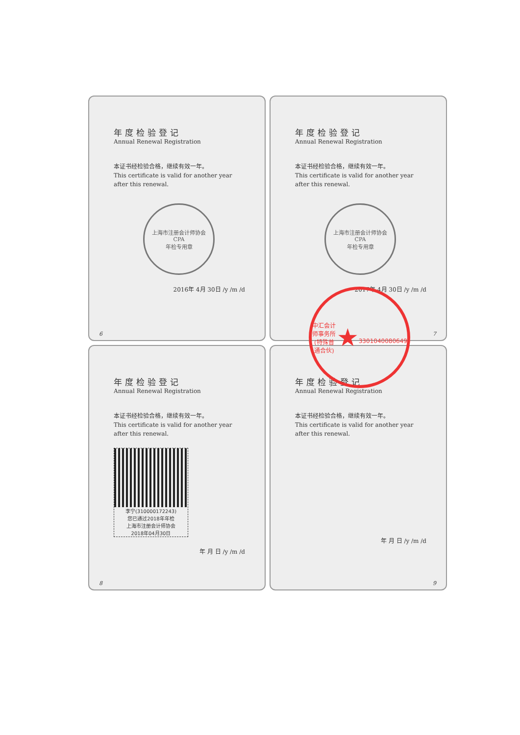年度检验登记
Annual Renewal Registration
本证书经检验合格，继续有效一年。
This certificate is valid for another year after this renewal.
上海市注册会计师协会
CPA
年检专用章
2016年 4月 30日 /y /m /d
6
年度检验登记
Annual Renewal Registration
本证书经检验合格，继续有效一年。
This certificate is valid for another year after this renewal.
上海市注册会计师协会
CPA
年检专用章
2017年 4月 30日 /y /m /d
7
年度检验登记
Annual Renewal Registration
本证书经检验合格，继续有效一年。
This certificate is valid for another year after this renewal.
李宁(310000172243)
您已通过2018年年检
上海市注册会计师协会
2018年04月30日
年 月 日 /y /m /d
8
年度检验登记
Annual Renewal Registration
本证书经检验合格，继续有效一年。
This certificate is valid for another year after this renewal.
年 月 日 /y /m /d
9
中汇会计师事务所(特殊普通合伙)
★
3301040080649